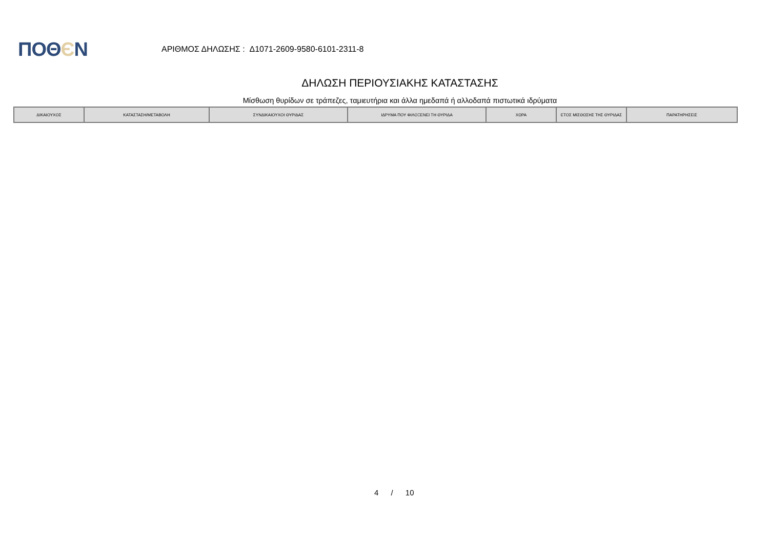ΠΟΘЄΝ
ΑΡΙΘΜΟΣ ΔΗΛΩΣΗΣ : Δ1071-2609-9580-6101-2311-8
ΔΗΛΩΣΗ ΠΕΡΙΟΥΣΙΑΚΗΣ ΚΑΤΑΣΤΑΣΗΣ
Μίσθωση θυρίδων σε τράπεζες, ταμιευτήρια και άλλα ημεδαπά ή αλλοδαπά πιστωτικά ιδρύματα
| ΔΙΚΑΙΟΥΧΟΣ | ΚΑΤΑΣΤΑΣΗ/ΜΕΤΑΒΟΛΗ | ΣΥΝΔΙΚΑΙΟΥΧΟΙ ΘΥΡΙΔΑΣ | ΙΔΡΥΜΑ ΠΟΥ ΦΙΛΟΞΕΝΕΙ ΤΗ ΘΥΡΙΔΑ | ΧΩΡΑ | ΕΤΟΣ ΜΙΣΘΩΣΗΣ ΤΗΣ ΘΥΡΙΔΑΣ | ΠΑΡΑΤΗΡΗΣΕΙΣ |
| --- | --- | --- | --- | --- | --- | --- |
4 / 10